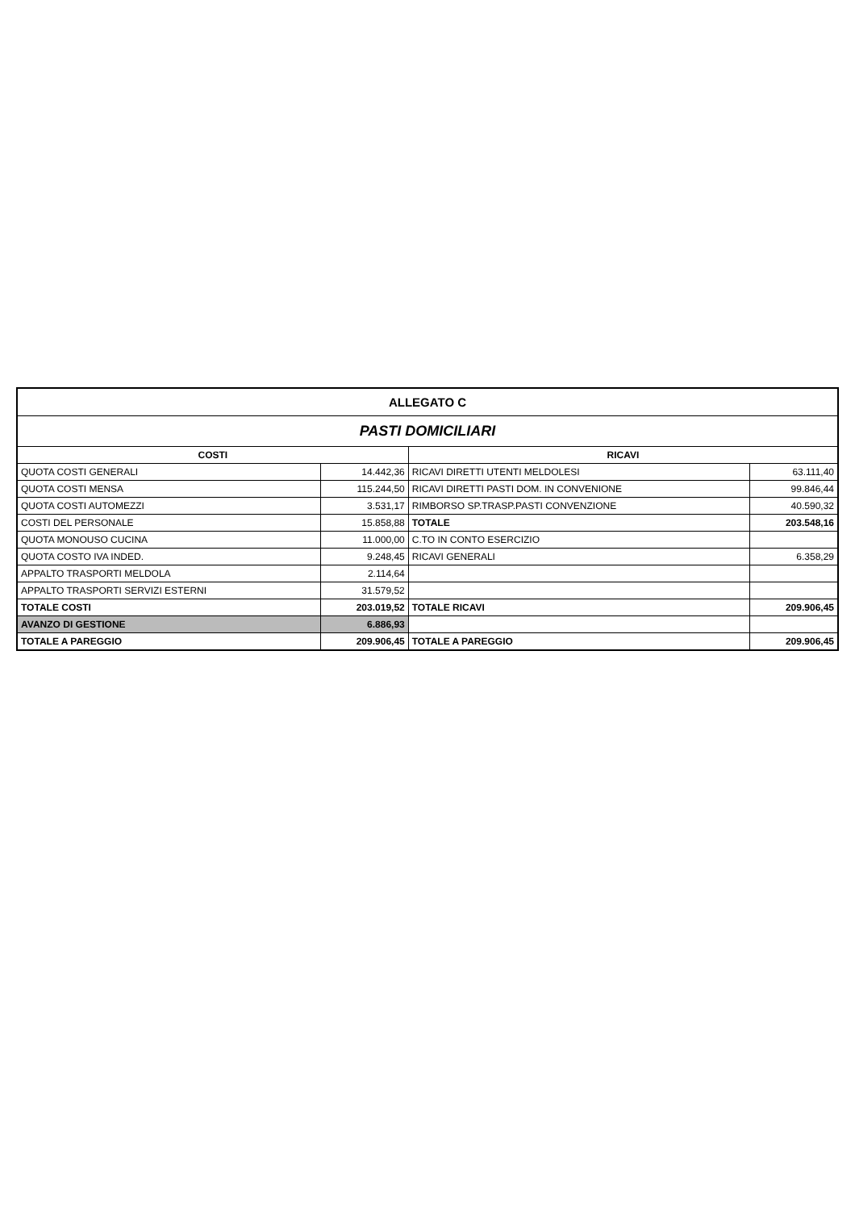| ALLEGATO C | | | |
| PASTI DOMICILIARI | | | |
| COSTI | | RICAVI | |
| QUOTA COSTI GENERALI | 14.442,36 | RICAVI DIRETTI UTENTI MELDOLESI | 63.111,40 |
| QUOTA COSTI MENSA | 115.244,50 | RICAVI DIRETTI PASTI DOM. IN CONVENIONE | 99.846,44 |
| QUOTA COSTI AUTOMEZZI | 3.531,17 | RIMBORSO SP.TRASP.PASTI CONVENZIONE | 40.590,32 |
| COSTI DEL PERSONALE | 15.858,88 | TOTALE | 203.548,16 |
| QUOTA MONOUSO CUCINA | 11.000,00 | C.TO IN CONTO ESERCIZIO | |
| QUOTA COSTO IVA INDED. | 9.248,45 | RICAVI GENERALI | 6.358,29 |
| APPALTO TRASPORTI MELDOLA | 2.114,64 | | |
| APPALTO TRASPORTI SERVIZI ESTERNI | 31.579,52 | | |
| TOTALE COSTI | 203.019,52 | TOTALE RICAVI | 209.906,45 |
| AVANZO DI GESTIONE | 6.886,93 | | |
| TOTALE A PAREGGIO | 209.906,45 | TOTALE A PAREGGIO | 209.906,45 |